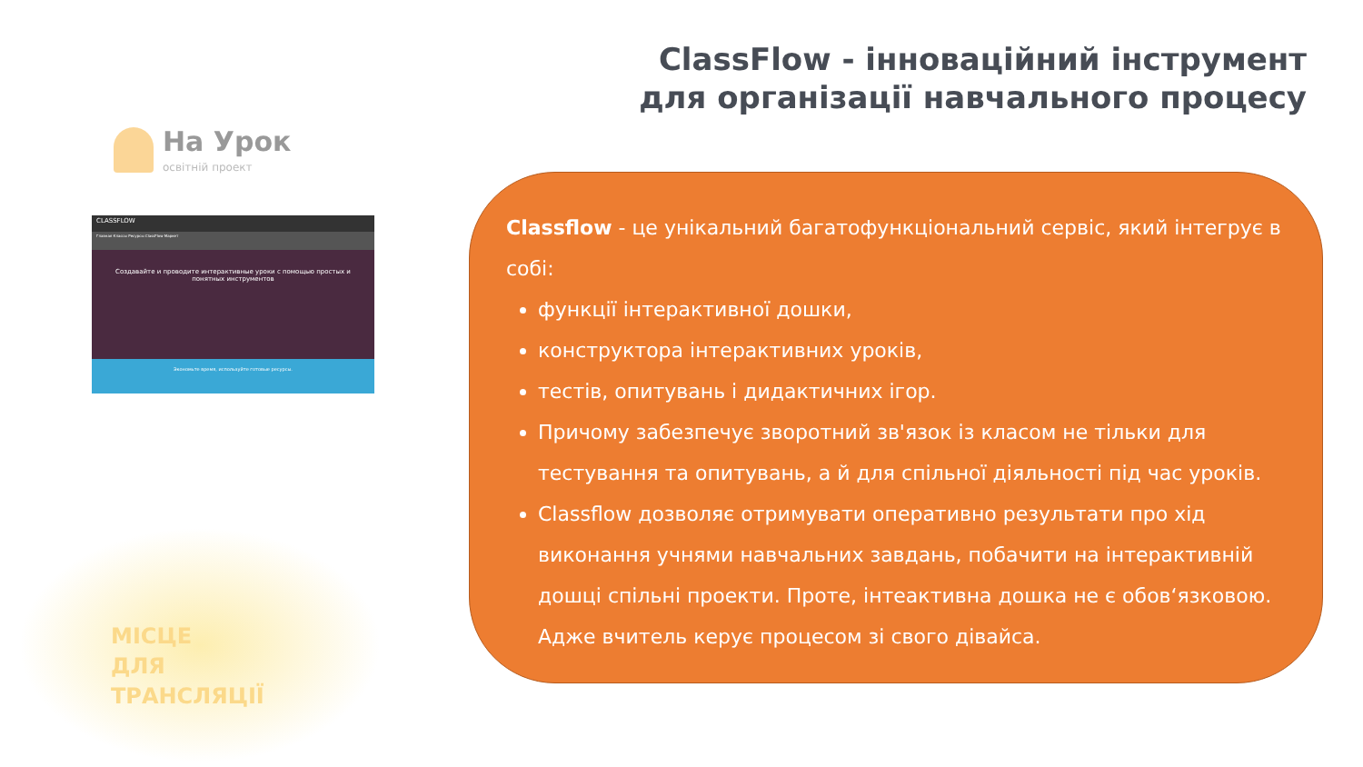ClassFlow - інноваційний інструмент
для організації навчального процесу
На Урок
освітній проект
CLASSFLOW
Главная Классы Ресурсы ClassFlow Маркет
Создавайте и проводите интерактивные уроки с помощью простых и понятных инструментов
Экономьте время, используйте готовые ресурсы.
МІСЦЕ
ДЛЯ
ТРАНСЛЯЦІЇ
Classflow - це унікальний багатофункціональний сервіс, який інтегрує в собі:
функції інтерактивної дошки,
конструктора інтерактивних уроків,
тестів, опитувань і дидактичних ігор.
Причому забезпечує зворотний зв'язок із класом не тільки для тестування та опитувань, а й для спільної діяльності під час уроків.
Classflow дозволяє отримувати оперативно результати про хід виконання учнями навчальних завдань, побачити на інтерактивній дошці спільні проекти. Проте, інтеактивна дошка не є обов‘язковою. Адже вчитель керує процесом зі свого дівайса.